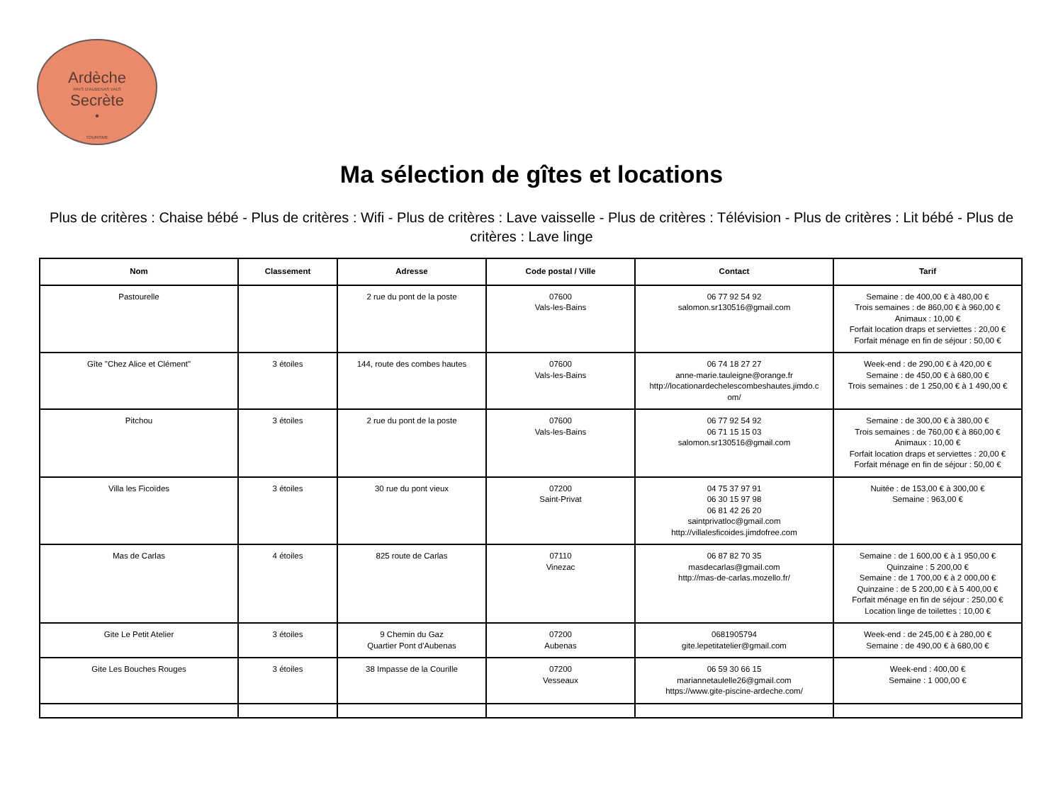Ardèche
PAYS D'AUBENAS VALS
Secrète
•
TOURISME
Ma sélection de gîtes et locations
Plus de critères : Chaise bébé - Plus de critères : Wifi - Plus de critères : Lave vaisselle - Plus de critères : Télévision - Plus de critères : Lit bébé - Plus de critères : Lave linge
| Nom | Classement | Adresse | Code postal / Ville | Contact | Tarif |
| --- | --- | --- | --- | --- | --- |
| Pastourelle | | 2 rue du pont de la poste | 07600 Vals-les-Bains | 06 77 92 54 92 salomon.sr130516@gmail.com | Semaine : de 400,00 € à 480,00 € Trois semaines : de 860,00 € à 960,00 € Animaux : 10,00 € Forfait location draps et serviettes : 20,00 € Forfait ménage en fin de séjour : 50,00 € |
| Gîte "Chez Alice et Clément" | 3 étoiles | 144, route des combes hautes | 07600 Vals-les-Bains | 06 74 18 27 27 anne-marie.tauleigne@orange.fr http://locationardechelescombeshautes.jimdo.c om/ | Week-end : de 290,00 € à 420,00 € Semaine : de 450,00 € à 680,00 € Trois semaines : de 1 250,00 € à 1 490,00 € |
| Pitchou | 3 étoiles | 2 rue du pont de la poste | 07600 Vals-les-Bains | 06 77 92 54 92 06 71 15 15 03 salomon.sr130516@gmail.com | Semaine : de 300,00 € à 380,00 € Trois semaines : de 760,00 € à 860,00 € Animaux : 10,00 € Forfait location draps et serviettes : 20,00 € Forfait ménage en fin de séjour : 50,00 € |
| Villa les Ficoïdes | 3 étoiles | 30 rue du pont vieux | 07200 Saint-Privat | 04 75 37 97 91 06 30 15 97 98 06 81 42 26 20 saintprivatloc@gmail.com http://villalesficoides.jimdofree.com | Nuitée : de 153,00 € à 300,00 € Semaine : 963,00 € |
| Mas de Carlas | 4 étoiles | 825 route de Carlas | 07110 Vinezac | 06 87 82 70 35 masdecarlas@gmail.com http://mas-de-carlas.mozello.fr/ | Semaine : de 1 600,00 € à 1 950,00 € Quinzaine : 5 200,00 € Semaine : de 1 700,00 € à 2 000,00 € Quinzaine : de 5 200,00 € à 5 400,00 € Forfait ménage en fin de séjour : 250,00 € Location linge de toilettes : 10,00 € |
| Gite Le Petit Atelier | 3 étoiles | 9 Chemin du Gaz Quartier Pont d'Aubenas | 07200 Aubenas | 0681905794 gite.lepetitatelier@gmail.com | Week-end : de 245,00 € à 280,00 € Semaine : de 490,00 € à 680,00 € |
| Gite Les Bouches Rouges | 3 étoiles | 38 Impasse de la Courille | 07200 Vesseaux | 06 59 30 66 15 mariannetaulelle26@gmail.com https://www.gite-piscine-ardeche.com/ | Week-end : 400,00 € Semaine : 1 000,00 € |